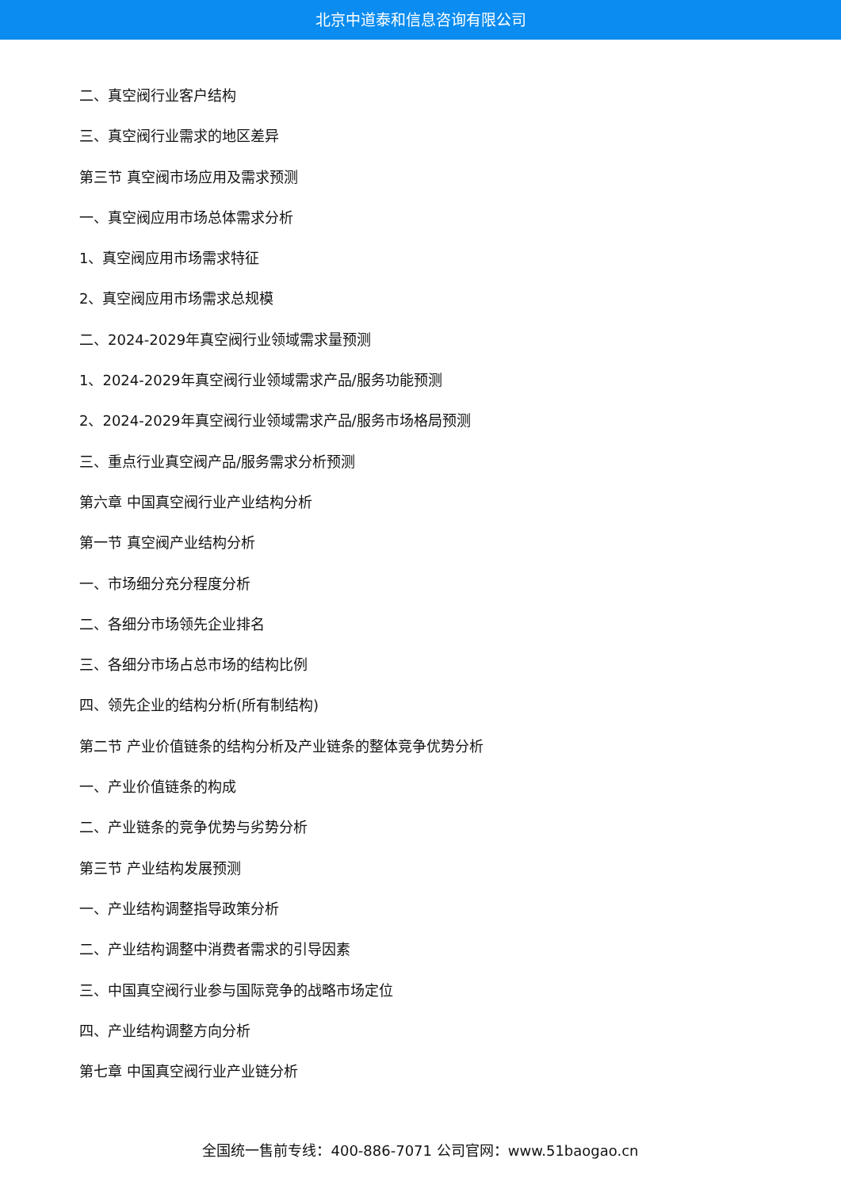北京中道泰和信息咨询有限公司
二、真空阀行业客户结构
三、真空阀行业需求的地区差异
第三节 真空阀市场应用及需求预测
一、真空阀应用市场总体需求分析
1、真空阀应用市场需求特征
2、真空阀应用市场需求总规模
二、2024-2029年真空阀行业领域需求量预测
1、2024-2029年真空阀行业领域需求产品/服务功能预测
2、2024-2029年真空阀行业领域需求产品/服务市场格局预测
三、重点行业真空阀产品/服务需求分析预测
第六章 中国真空阀行业产业结构分析
第一节 真空阀产业结构分析
一、市场细分充分程度分析
二、各细分市场领先企业排名
三、各细分市场占总市场的结构比例
四、领先企业的结构分析(所有制结构)
第二节 产业价值链条的结构分析及产业链条的整体竞争优势分析
一、产业价值链条的构成
二、产业链条的竞争优势与劣势分析
第三节 产业结构发展预测
一、产业结构调整指导政策分析
二、产业结构调整中消费者需求的引导因素
三、中国真空阀行业参与国际竞争的战略市场定位
四、产业结构调整方向分析
第七章 中国真空阀行业产业链分析
全国统一售前专线：400-886-7071 公司官网：www.51baogao.cn